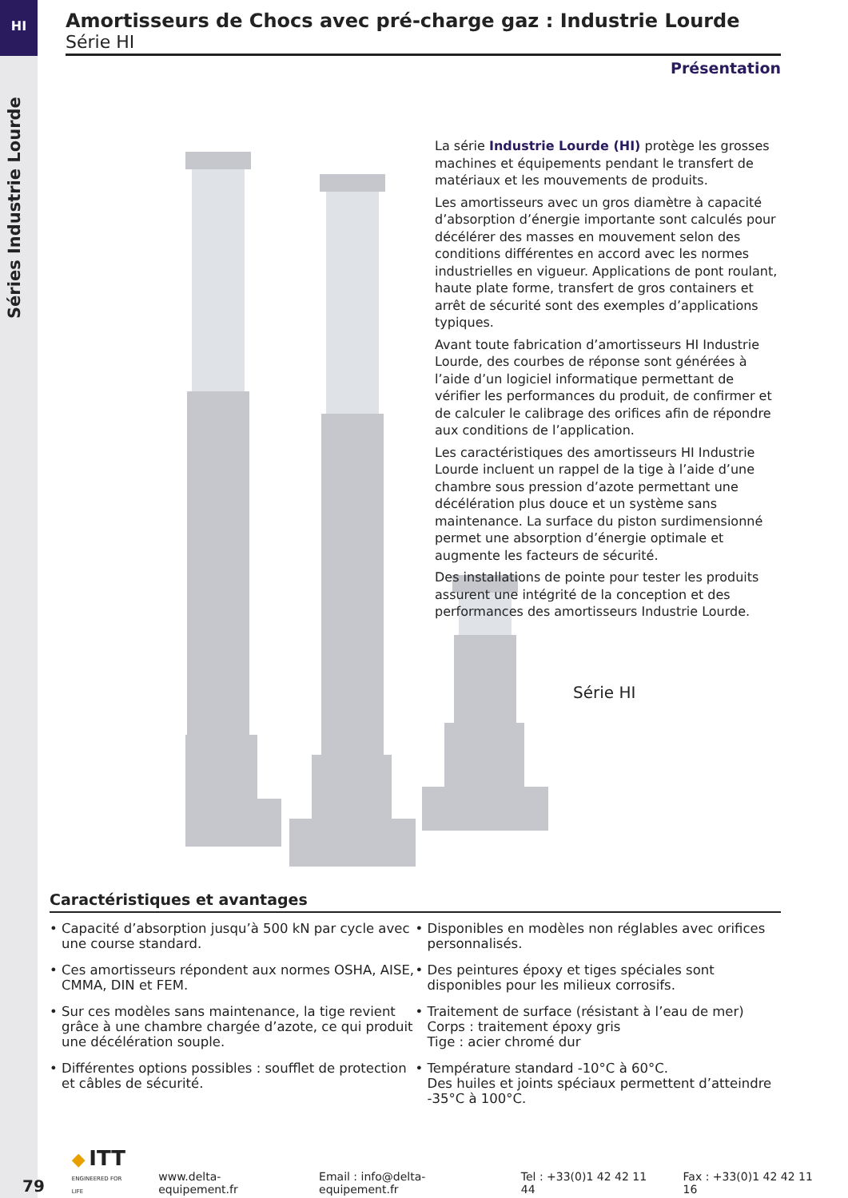HI
Séries Industrie Lourde
Amortisseurs de Chocs avec pré-charge gaz : Industrie Lourde
Série HI
Présentation
La série Industrie Lourde (HI) protège les grosses machines et équipements pendant le transfert de matériaux et les mouvements de produits.
Les amortisseurs avec un gros diamètre à capacité d’absorption d’énergie importante sont calculés pour décélérer des masses en mouvement selon des conditions différentes en accord avec les normes industrielles en vigueur. Applications de pont roulant, haute plate forme, transfert de gros containers et arrêt de sécurité sont des exemples d’applications typiques.
Avant toute fabrication d’amortisseurs HI Industrie Lourde, des courbes de réponse sont générées à l’aide d’un logiciel informatique permettant de vérifier les performances du produit, de confirmer et de calculer le calibrage des orifices afin de répondre aux conditions de l’application.
Les caractéristiques des amortisseurs HI Industrie Lourde incluent un rappel de la tige à l’aide d’une chambre sous pression d’azote permettant une décélération plus douce et un système sans maintenance. La surface du piston surdimensionné permet une absorption d’énergie optimale et augmente les facteurs de sécurité.
Des installations de pointe pour tester les produits assurent une intégrité de la conception et des performances des amortisseurs Industrie Lourde.
Série HI
Caractéristiques et avantages
• Capacité d’absorption jusqu’à 500 kN par cycle avec une course standard.
• Ces amortisseurs répondent aux normes OSHA, AISE, CMMA, DIN et FEM.
• Sur ces modèles sans maintenance, la tige revient grâce à une chambre chargée d’azote, ce qui produit une décélération souple.
• Différentes options possibles : soufflet de protection et câbles de sécurité.
• Disponibles en modèles non réglables avec orifices personnalisés.
• Des peintures époxy et tiges spéciales sont disponibles pour les milieux corrosifs.
• Traitement de surface (résistant à l’eau de mer)
Corps : traitement époxy gris
Tige : acier chromé dur
• Température standard -10°C à 60°C.
Des huiles et joints spéciaux permettent d’atteindre -35°C à 100°C.
79
◆ ITT
ENGINEERED FOR LIFE
www.delta-equipement.fr Email : info@delta-equipement.fr Tel : +33(0)1 42 42 11 44 Fax : +33(0)1 42 42 11 16